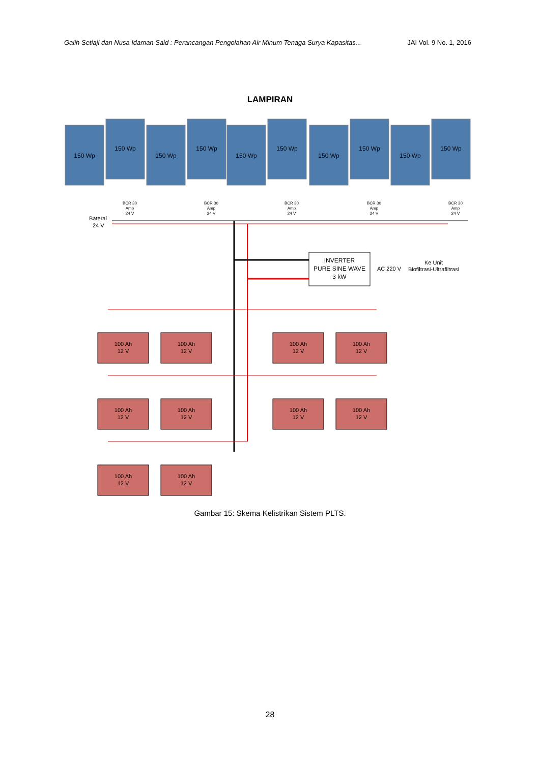Galih Setiaji dan Nusa Idaman Said : Perancangan Pengolahan Air Minum Tenaga Surya Kapasitas... JAI Vol. 9 No. 1, 2016
LAMPIRAN
150 Wp
150 Wp
150 Wp
150 Wp
150 Wp
150 Wp
150 Wp
150 Wp
150 Wp
150 Wp
BCR 30
Amp
24 V
BCR 30
Amp
24 V
BCR 30
Amp
24 V
BCR 30
Amp
24 V
BCR 30
Amp
24 V
Baterai
24 V
INVERTER
PURE SINE WAVE
3 kW
AC 220 V
Ke Unit
Biofiltrasi-Ultrafiltrasi
100 Ah
12 V
100 Ah
12 V
100 Ah
12 V
100 Ah
12 V
100 Ah
12 V
100 Ah
12 V
100 Ah
12 V
100 Ah
12 V
100 Ah
12 V
100 Ah
12 V
Gambar 15: Skema Kelistrikan Sistem PLTS.
28